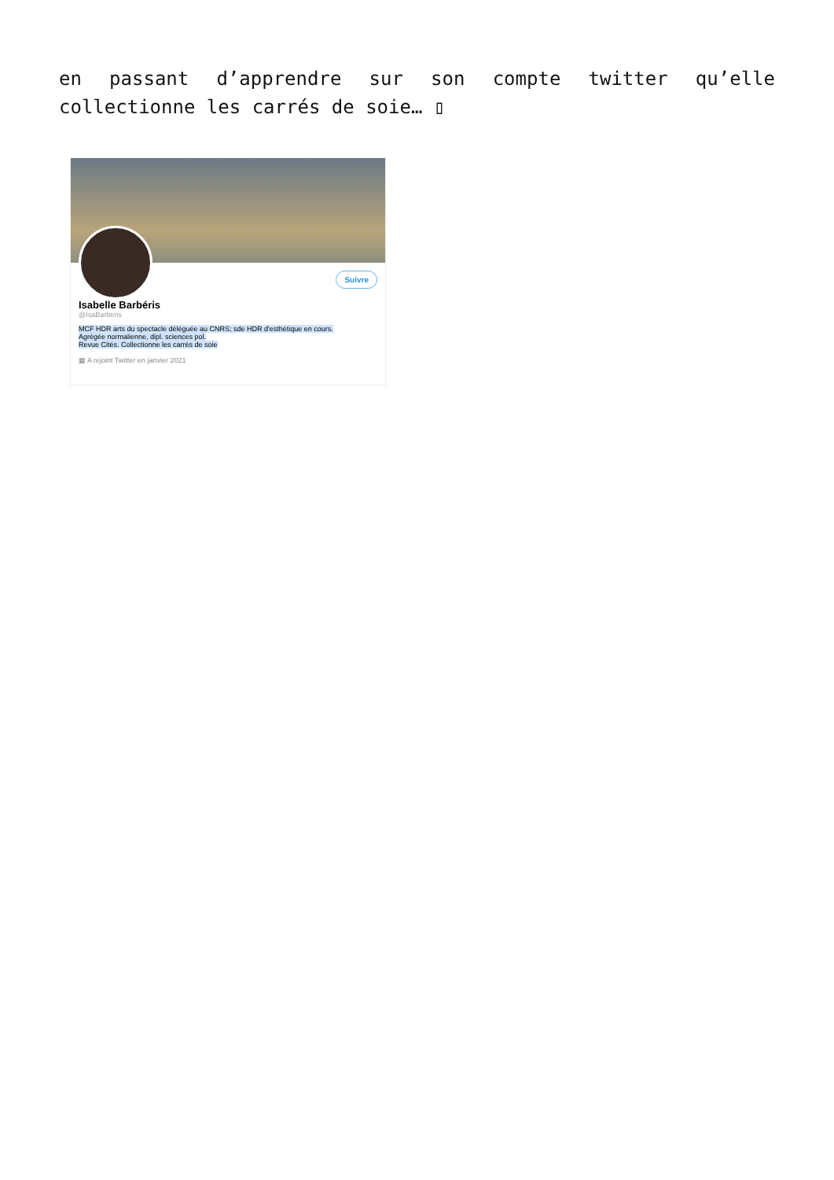en passant d’apprendre sur son compte twitter qu’elle collectionne les carrés de soie… ▯
Suivre
Isabelle Barbéris
@IsaBarberis
MCF HDR arts du spectacle déléguée au CNRS; sde HDR d'esthétique en cours.
Agrégée normalienne, dipl. sciences pol.
Revue Cités. Collectionne les carrés de soie
▦ A rejoint Twitter en janvier 2021